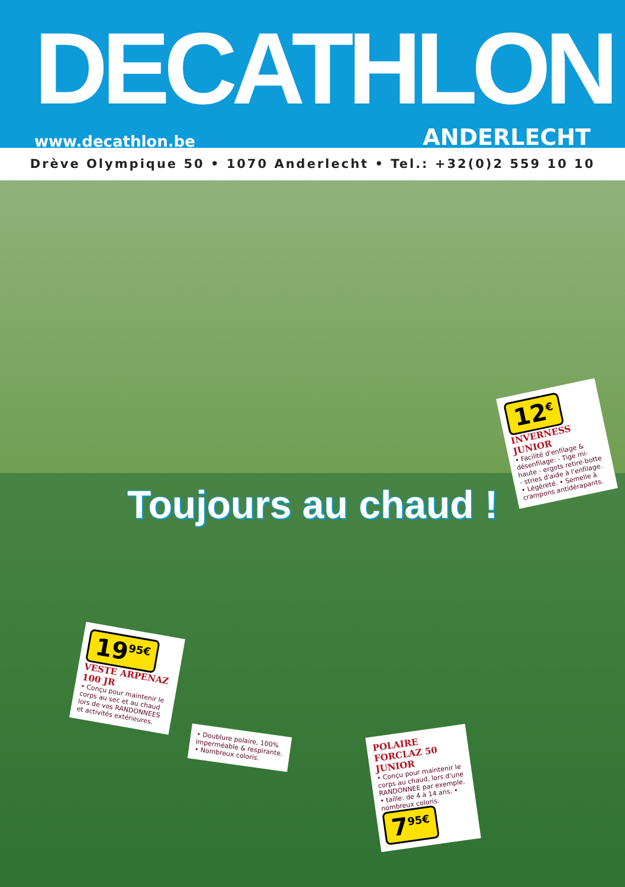DECATHLON
www.decathlon.be ANDERLECHT
Drève Olympique 50 • 1070 Anderlecht • Tel.: +32(0)2 559 10 10
Toujours au chaud !
12<sup>€</sup>
INVERNESS JUNIOR
• Facilité d'enfilage & désenfilage: - Tige mi-haute - ergots retire-botte - stries d'aide à l'enfilage. • Légèreté. • Semelle à crampons antidérapants.
19<sup>95€</sup>
VESTE ARPENAZ 100 JR
• Conçu pour maintenir le corps au sec et au chaud lors de vos RANDONNEES et activités extérieures.
• Doublure polaire, 100% imperméable & respirante. • Nombreux coloris.
POLAIRE FORCLAZ 50 JUNIOR
• Conçu pour maintenir le corps au chaud, lors d'une RANDONNEE par exemple. • taille: de 4 à 14 ans. • nombreux coloris.
7<sup>95€</sup>